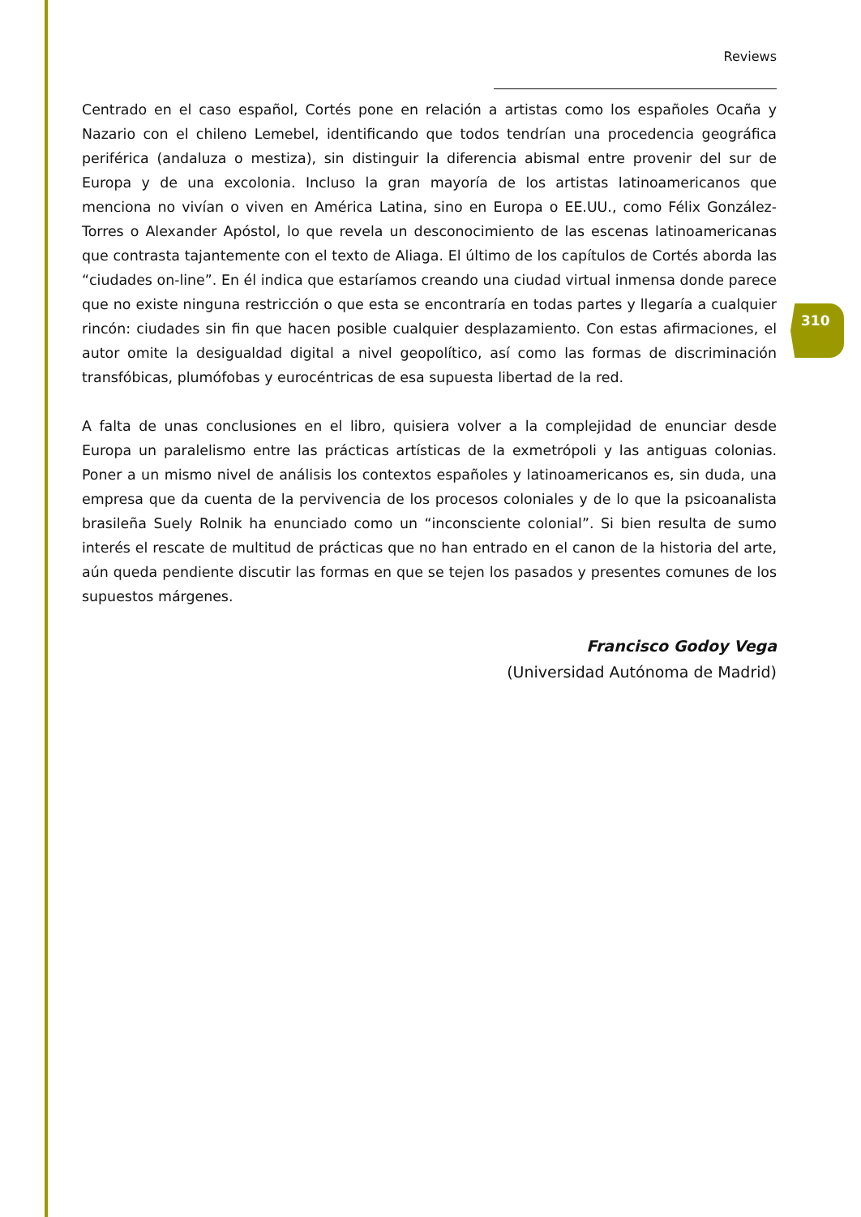Reviews
Centrado en el caso español, Cortés pone en relación a artistas como los españoles Ocaña y Nazario con el chileno Lemebel, identificando que todos tendrían una procedencia geográfica periférica (andaluza o mestiza), sin distinguir la diferencia abismal entre provenir del sur de Europa y de una excolonia. Incluso la gran mayoría de los artistas latinoamericanos que menciona no vivían o viven en América Latina, sino en Europa o EE.UU., como Félix González-Torres o Alexander Apóstol, lo que revela un desconocimiento de las escenas latinoamericanas que contrasta tajantemente con el texto de Aliaga. El último de los capítulos de Cortés aborda las “ciudades on-line”. En él indica que estaríamos creando una ciudad virtual inmensa donde parece que no existe ninguna restricción o que esta se encontraría en todas partes y llegaría a cualquier rincón: ciudades sin fin que hacen posible cualquier desplazamiento. Con estas afirmaciones, el autor omite la desigualdad digital a nivel geopolítico, así como las formas de discriminación transfóbicas, plumófobas y eurocéntricas de esa supuesta libertad de la red.
A falta de unas conclusiones en el libro, quisiera volver a la complejidad de enunciar desde Europa un paralelismo entre las prácticas artísticas de la exmetrópoli y las antiguas colonias. Poner a un mismo nivel de análisis los contextos españoles y latinoamericanos es, sin duda, una empresa que da cuenta de la pervivencia de los procesos coloniales y de lo que la psicoanalista brasileña Suely Rolnik ha enunciado como un “inconsciente colonial”. Si bien resulta de sumo interés el rescate de multitud de prácticas que no han entrado en el canon de la historia del arte, aún queda pendiente discutir las formas en que se tejen los pasados y presentes comunes de los supuestos márgenes.
Francisco Godoy Vega
(Universidad Autónoma de Madrid)
310